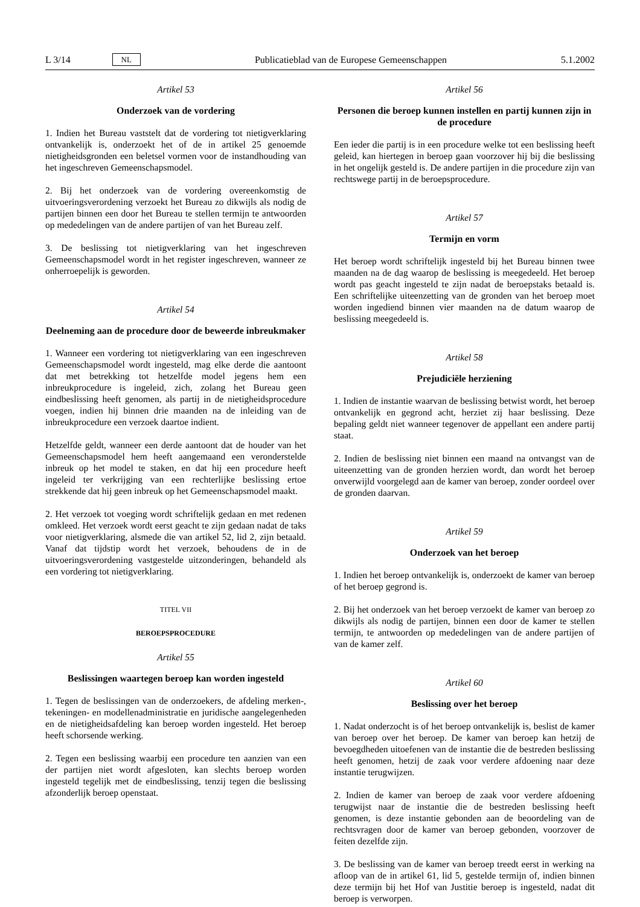L 3/14 NL Publicatieblad van de Europese Gemeenschappen 5.1.2002
Artikel 53
Onderzoek van de vordering
1. Indien het Bureau vaststelt dat de vordering tot nietigverklaring ontvankelijk is, onderzoekt het of de in artikel 25 genoemde nietigheidsgronden een beletsel vormen voor de instandhouding van het ingeschreven Gemeenschapsmodel.
2. Bij het onderzoek van de vordering overeenkomstig de uitvoeringsverordening verzoekt het Bureau zo dikwijls als nodig de partijen binnen een door het Bureau te stellen termijn te antwoorden op mededelingen van de andere partijen of van het Bureau zelf.
3. De beslissing tot nietigverklaring van het ingeschreven Gemeenschapsmodel wordt in het register ingeschreven, wanneer ze onherroepelijk is geworden.
Artikel 54
Deelneming aan de procedure door de beweerde inbreukmaker
1. Wanneer een vordering tot nietigverklaring van een ingeschreven Gemeenschapsmodel wordt ingesteld, mag elke derde die aantoont dat met betrekking tot hetzelfde model jegens hem een inbreukprocedure is ingeleid, zich, zolang het Bureau geen eindbeslissing heeft genomen, als partij in de nietigheidsprocedure voegen, indien hij binnen drie maanden na de inleiding van de inbreukprocedure een verzoek daartoe indient.
Hetzelfde geldt, wanneer een derde aantoont dat de houder van het Gemeenschapsmodel hem heeft aangemaand een veronderstelde inbreuk op het model te staken, en dat hij een procedure heeft ingeleid ter verkrijging van een rechterlijke beslissing ertoe strekkende dat hij geen inbreuk op het Gemeenschapsmodel maakt.
2. Het verzoek tot voeging wordt schriftelijk gedaan en met redenen omkleed. Het verzoek wordt eerst geacht te zijn gedaan nadat de taks voor nietigverklaring, alsmede die van artikel 52, lid 2, zijn betaald. Vanaf dat tijdstip wordt het verzoek, behoudens de in de uitvoeringsverordening vastgestelde uitzonderingen, behandeld als een vordering tot nietigverklaring.
TITEL VII
BEROEPSPROCEDURE
Artikel 55
Beslissingen waartegen beroep kan worden ingesteld
1. Tegen de beslissingen van de onderzoekers, de afdeling merken-, tekeningen- en modellenadministratie en juridische aangelegenheden en de nietigheidsafdeling kan beroep worden ingesteld. Het beroep heeft schorsende werking.
2. Tegen een beslissing waarbij een procedure ten aanzien van een der partijen niet wordt afgesloten, kan slechts beroep worden ingesteld tegelijk met de eindbeslissing, tenzij tegen die beslissing afzonderlijk beroep openstaat.
Artikel 56
Personen die beroep kunnen instellen en partij kunnen zijn in de procedure
Een ieder die partij is in een procedure welke tot een beslissing heeft geleid, kan hiertegen in beroep gaan voorzover hij bij die beslissing in het ongelijk gesteld is. De andere partijen in die procedure zijn van rechtswege partij in de beroepsprocedure.
Artikel 57
Termijn en vorm
Het beroep wordt schriftelijk ingesteld bij het Bureau binnen twee maanden na de dag waarop de beslissing is meegedeeld. Het beroep wordt pas geacht ingesteld te zijn nadat de beroepstaks betaald is. Een schriftelijke uiteenzetting van de gronden van het beroep moet worden ingediend binnen vier maanden na de datum waarop de beslissing meegedeeld is.
Artikel 58
Prejudiciële herziening
1. Indien de instantie waarvan de beslissing betwist wordt, het beroep ontvankelijk en gegrond acht, herziet zij haar beslissing. Deze bepaling geldt niet wanneer tegenover de appellant een andere partij staat.
2. Indien de beslissing niet binnen een maand na ontvangst van de uiteenzetting van de gronden herzien wordt, dan wordt het beroep onverwijld voorgelegd aan de kamer van beroep, zonder oordeel over de gronden daarvan.
Artikel 59
Onderzoek van het beroep
1. Indien het beroep ontvankelijk is, onderzoekt de kamer van beroep of het beroep gegrond is.
2. Bij het onderzoek van het beroep verzoekt de kamer van beroep zo dikwijls als nodig de partijen, binnen een door de kamer te stellen termijn, te antwoorden op mededelingen van de andere partijen of van de kamer zelf.
Artikel 60
Beslissing over het beroep
1. Nadat onderzocht is of het beroep ontvankelijk is, beslist de kamer van beroep over het beroep. De kamer van beroep kan hetzij de bevoegdheden uitoefenen van de instantie die de bestreden beslissing heeft genomen, hetzij de zaak voor verdere afdoening naar deze instantie terugwijzen.
2. Indien de kamer van beroep de zaak voor verdere afdoening terugwijst naar de instantie die de bestreden beslissing heeft genomen, is deze instantie gebonden aan de beoordeling van de rechtsvragen door de kamer van beroep gebonden, voorzover de feiten dezelfde zijn.
3. De beslissing van de kamer van beroep treedt eerst in werking na afloop van de in artikel 61, lid 5, gestelde termijn of, indien binnen deze termijn bij het Hof van Justitie beroep is ingesteld, nadat dit beroep is verworpen.